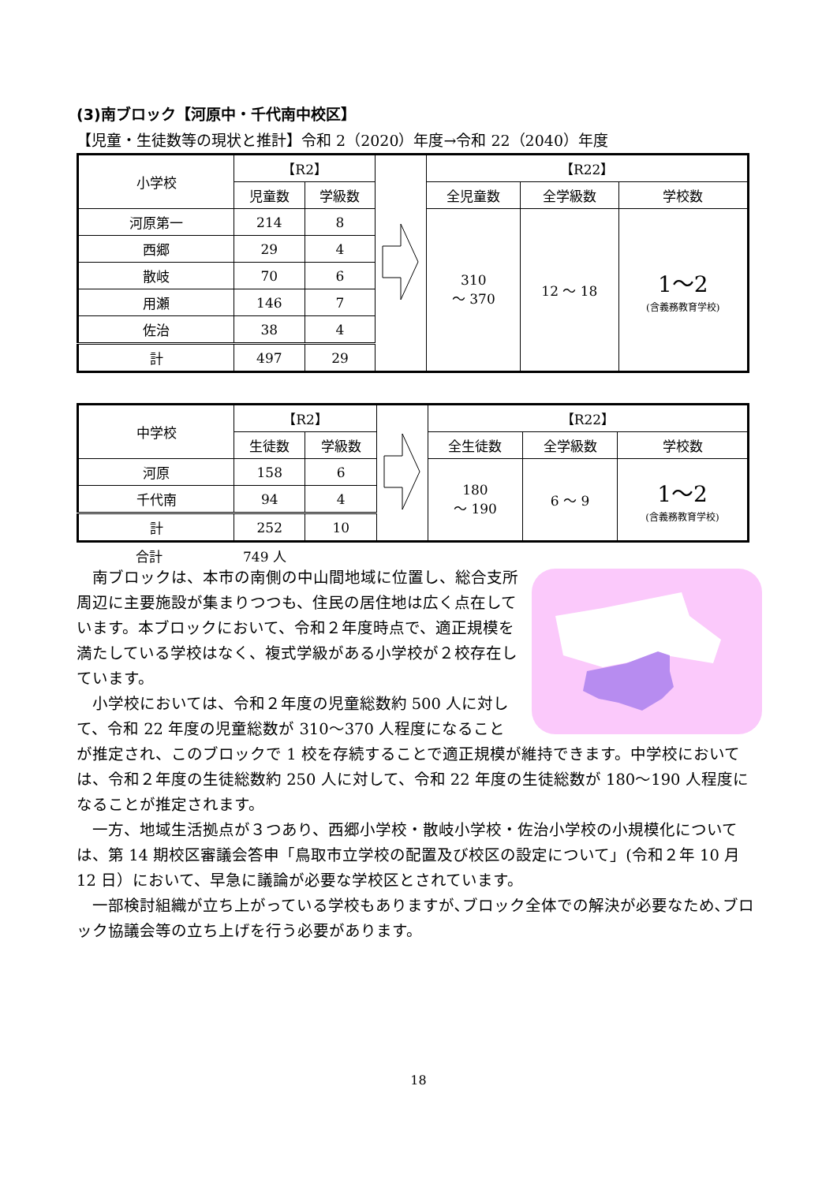(3)南ブロック【河原中・千代南中校区】
【児童・生徒数等の現状と推計】令和 2（2020）年度→令和 22（2040）年度
| 小学校 | 【R2】 | | | 【R22】 | | |
| | 児童数 | 学級数 | | 全児童数 | 全学級数 | 学校数 |
| 河原第一 | 214 | 8 | | 310 ～ 370 | 12 ～ 18 | 1～2 (含義務教育学校) |
| 西郷 | 29 | 4 | | | | |
| 散岐 | 70 | 6 | | | | |
| 用瀬 | 146 | 7 | | | | |
| 佐治 | 38 | 4 | | | | |
| 計 | 497 | 29 | | | | |
| 中学校 | 【R2】 | | | 【R22】 | | |
| | 生徒数 | 学級数 | | 全生徒数 | 全学級数 | 学校数 |
| 河原 | 158 | 6 | | 180 ～ 190 | 6 ～ 9 | 1～2 (含義務教育学校) |
| 千代南 | 94 | 4 | | | | |
| 計 | 252 | 10 | | | | |
合計　　　　　　749 人
南ブロックは、本市の南側の中山間地域に位置し、総合支所周辺に主要施設が集まりつつも、住民の居住地は広く点在しています。本ブロックにおいて、令和２年度時点で、適正規模を満たしている学校はなく、複式学級がある小学校が２校存在しています。
小学校においては、令和２年度の児童総数約 500 人に対して、令和 22 年度の児童総数が 310～370 人程度になることが推定され、このブロックで 1 校を存続することで適正規模が維持できます。中学校においては、令和２年度の生徒総数約 250 人に対して、令和 22 年度の生徒総数が 180～190 人程度になることが推定されます。
一方、地域生活拠点が３つあり、西郷小学校・散岐小学校・佐治小学校の小規模化については、第 14 期校区審議会答申「鳥取市立学校の配置及び校区の設定について」(令和２年 10 月 12 日）において、早急に議論が必要な学校区とされています。
一部検討組織が立ち上がっている学校もありますが､ブロック全体での解決が必要なため､ブロック協議会等の立ち上げを行う必要があります。
18